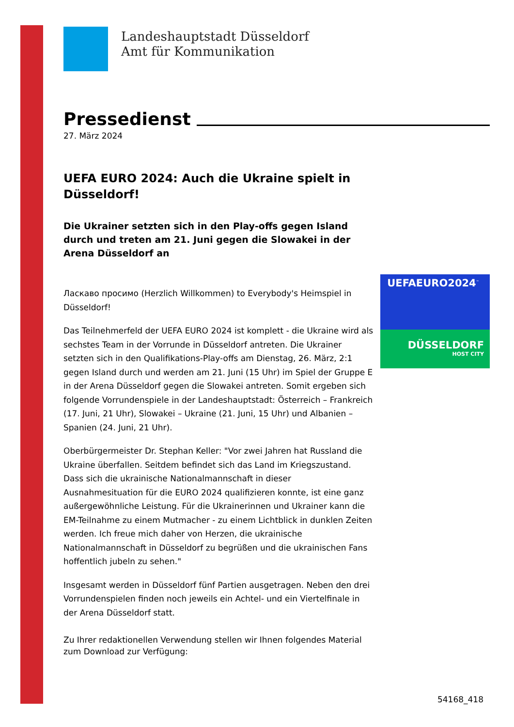Landeshauptstadt Düsseldorf
Amt für Kommunikation
Pressedienst
27. März 2024
UEFA EURO 2024: Auch die Ukraine spielt in Düsseldorf!
Die Ukrainer setzten sich in den Play-offs gegen Island durch und treten am 21. Juni gegen die Slowakei in der Arena Düsseldorf an
Ласкаво просимо (Herzlich Willkommen) to Everybody's Heimspiel in Düsseldorf!
Das Teilnehmerfeld der UEFA EURO 2024 ist komplett - die Ukraine wird als sechstes Team in der Vorrunde in Düsseldorf antreten. Die Ukrainer setzten sich in den Qualifikations-Play-offs am Dienstag, 26. März, 2:1 gegen Island durch und werden am 21. Juni (15 Uhr) im Spiel der Gruppe E in der Arena Düsseldorf gegen die Slowakei antreten. Somit ergeben sich folgende Vorrundenspiele in der Landeshauptstadt: Österreich – Frankreich (17. Juni, 21 Uhr), Slowakei – Ukraine (21. Juni, 15 Uhr) und Albanien – Spanien (24. Juni, 21 Uhr).
Oberbürgermeister Dr. Stephan Keller: "Vor zwei Jahren hat Russland die Ukraine überfallen. Seitdem befindet sich das Land im Kriegszustand. Dass sich die ukrainische Nationalmannschaft in dieser Ausnahmesituation für die EURO 2024 qualifizieren konnte, ist eine ganz außergewöhnliche Leistung. Für die Ukrainerinnen und Ukrainer kann die EM-Teilnahme zu einem Mutmacher - zu einem Lichtblick in dunklen Zeiten werden. Ich freue mich daher von Herzen, die ukrainische Nationalmannschaft in Düsseldorf zu begrüßen und die ukrainischen Fans hoffentlich jubeln zu sehen."
Insgesamt werden in Düsseldorf fünf Partien ausgetragen. Neben den drei Vorrundenspielen finden noch jeweils ein Achtel- und ein Viertelfinale in der Arena Düsseldorf statt.
Zu Ihrer redaktionellen Verwendung stellen wir Ihnen folgendes Material zum Download zur Verfügung:
UEFAEURO2024<sup>™</sup>
DÜSSELDORF
HOST CITY
54168_418